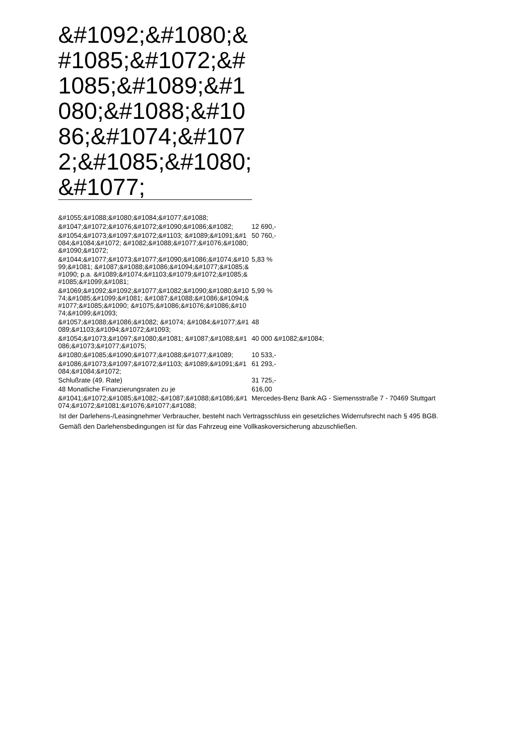&#1092;&#1080;&#1085;&#1072;&#1085;&#1089;&#1080;&#1088;&#1086;&#1074;&#1072;&#1085;&#1080;&#1077;
| &#1055;&#1088;&#1080;&#1084;&#1077;&#1088; | |
| &#1047;&#1072;&#1076;&#1072;&#1090;&#1086;&#1082; | 12 690,- |
| &#1054;&#1073;&#1097;&#1072;&#1103; &#1089;&#1091;&#1084;&#1084;&#1072; &#1082;&#1088;&#1077;&#1076;&#1080;&#1090;&#1072; | 50 760,- |
| &#1044;&#1077;&#1073;&#1077;&#1090;&#1086;&#1074;&#1099;&#1081; &#1087;&#1088;&#1086;&#1094;&#1077;&#1085;&#1090; p.a. &#1089;&#1074;&#1103;&#1079;&#1072;&#1085;&#1085;&#1099;&#1081; | 5,83 % |
| &#1069;&#1092;&#1092;&#1077;&#1082;&#1090;&#1080;&#1074;&#1085;&#1099;&#1081; &#1087;&#1088;&#1086;&#1094;&#1077;&#1085;&#1090; &#1075;&#1086;&#1076;&#1086;&#1074;&#1099;&#1093; | 5,99 % |
| &#1057;&#1088;&#1086;&#1082; &#1074; &#1084;&#1077;&#1089;&#1103;&#1094;&#1072;&#1093; | 48 |
| &#1054;&#1073;&#1097;&#1080;&#1081; &#1087;&#1088;&#1086;&#1073;&#1077;&#1075; | 40 000 &#1082;&#1084; |
| &#1080;&#1085;&#1090;&#1077;&#1088;&#1077;&#1089; | 10 533,- |
| &#1086;&#1073;&#1097;&#1072;&#1103; &#1089;&#1091;&#1084;&#1084;&#1072; | 61 293,- |
| Schlußrate (49. Rate) | 31 725,- |
| 48 Monatliche Finanzierungsraten zu je | 616,00 |
| &#1041;&#1072;&#1085;&#1082;-&#1087;&#1088;&#1086;&#1074;&#1072;&#1081;&#1076;&#1077;&#1088; | Mercedes-Benz Bank AG - Siemensstraße 7 - 70469 Stuttgart |
Ist der Darlehens-/Leasingnehmer Verbraucher, besteht nach Vertragsschluss ein gesetzliches Widerrufsrecht nach § 495 BGB.
Gemäß den Darlehensbedingungen ist für das Fahrzeug eine Vollkaskoversicherung abzuschließen.